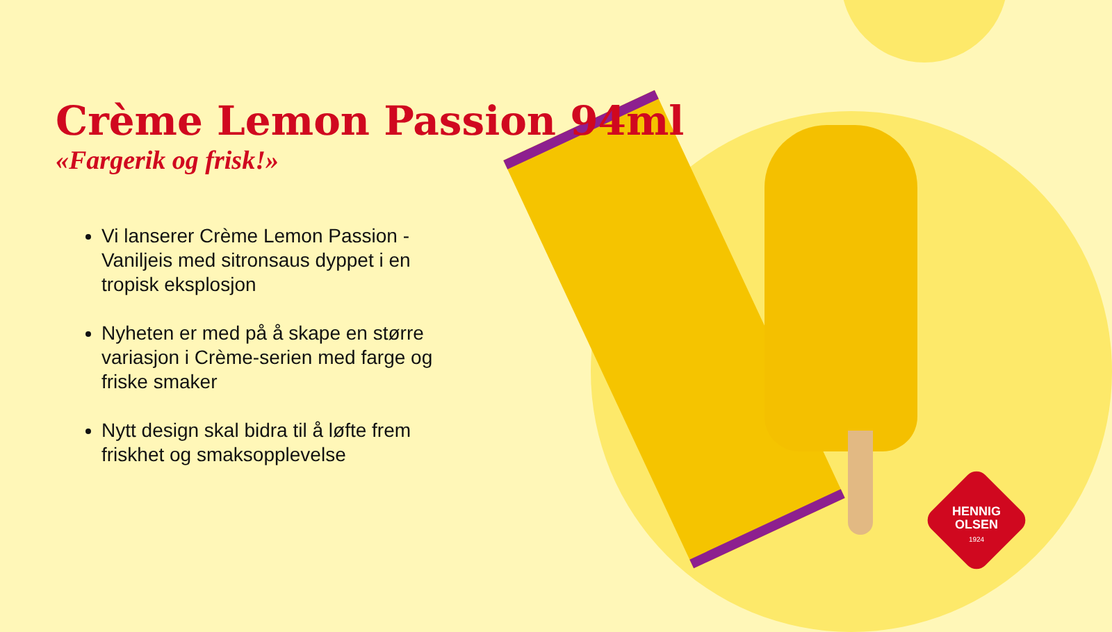Crème Lemon Passion 94ml
«Fargerik og frisk!»
Vi lanserer Crème Lemon Passion - Vaniljeis med sitronsaus dyppet i en tropisk eksplosjon
Nyheten er med på å skape en større variasjon i Crème-serien med farge og friske smaker
Nytt design skal bidra til å løfte frem friskhet og smaksopplevelse
HENNIG
OLSEN
1924